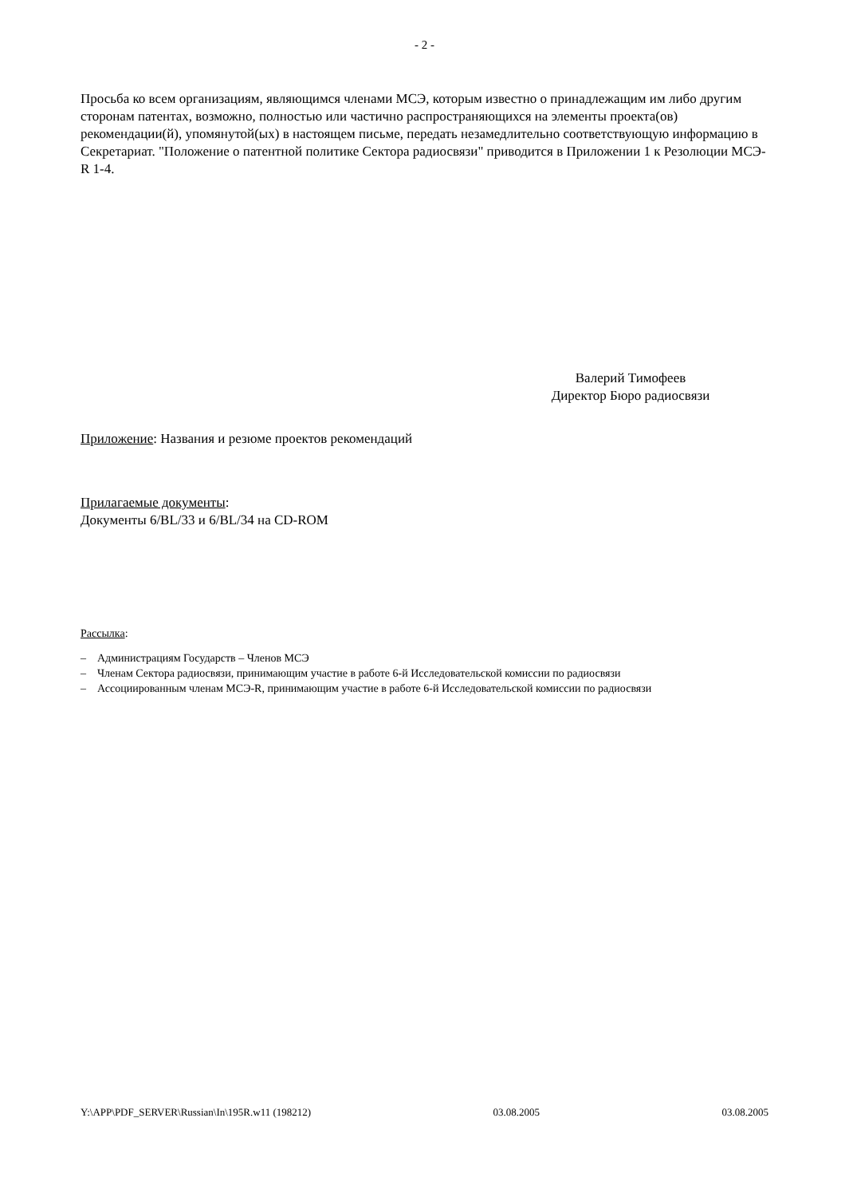- 2 -
Просьба ко всем организациям, являющимся членами МСЭ, которым известно о принадлежащим им либо другим сторонам патентах, возможно, полностью или частично распространяющихся на элементы проекта(ов) рекомендации(й), упомянутой(ых) в настоящем письме, передать незамедлительно соответствующую информацию в Секретариат. "Положение о патентной политике Сектора радиосвязи" приводится в Приложении 1 к Резолюции МСЭ-R 1-4.
Валерий Тимофеев
Директор Бюро радиосвязи
Приложение: Названия и резюме проектов рекомендаций
Прилагаемые документы:
Документы 6/BL/33 и 6/BL/34 на CD-ROM
Рассылка:
– Администрациям Государств – Членов МСЭ
– Членам Сектора радиосвязи, принимающим участие в работе 6-й Исследовательской комиссии по радиосвязи
– Ассоциированным членам МСЭ-R, принимающим участие в работе 6-й Исследовательской комиссии по радиосвязи
Y:\APP\PDF_SERVER\Russian\In\195R.w11 (198212) 03.08.2005 03.08.2005